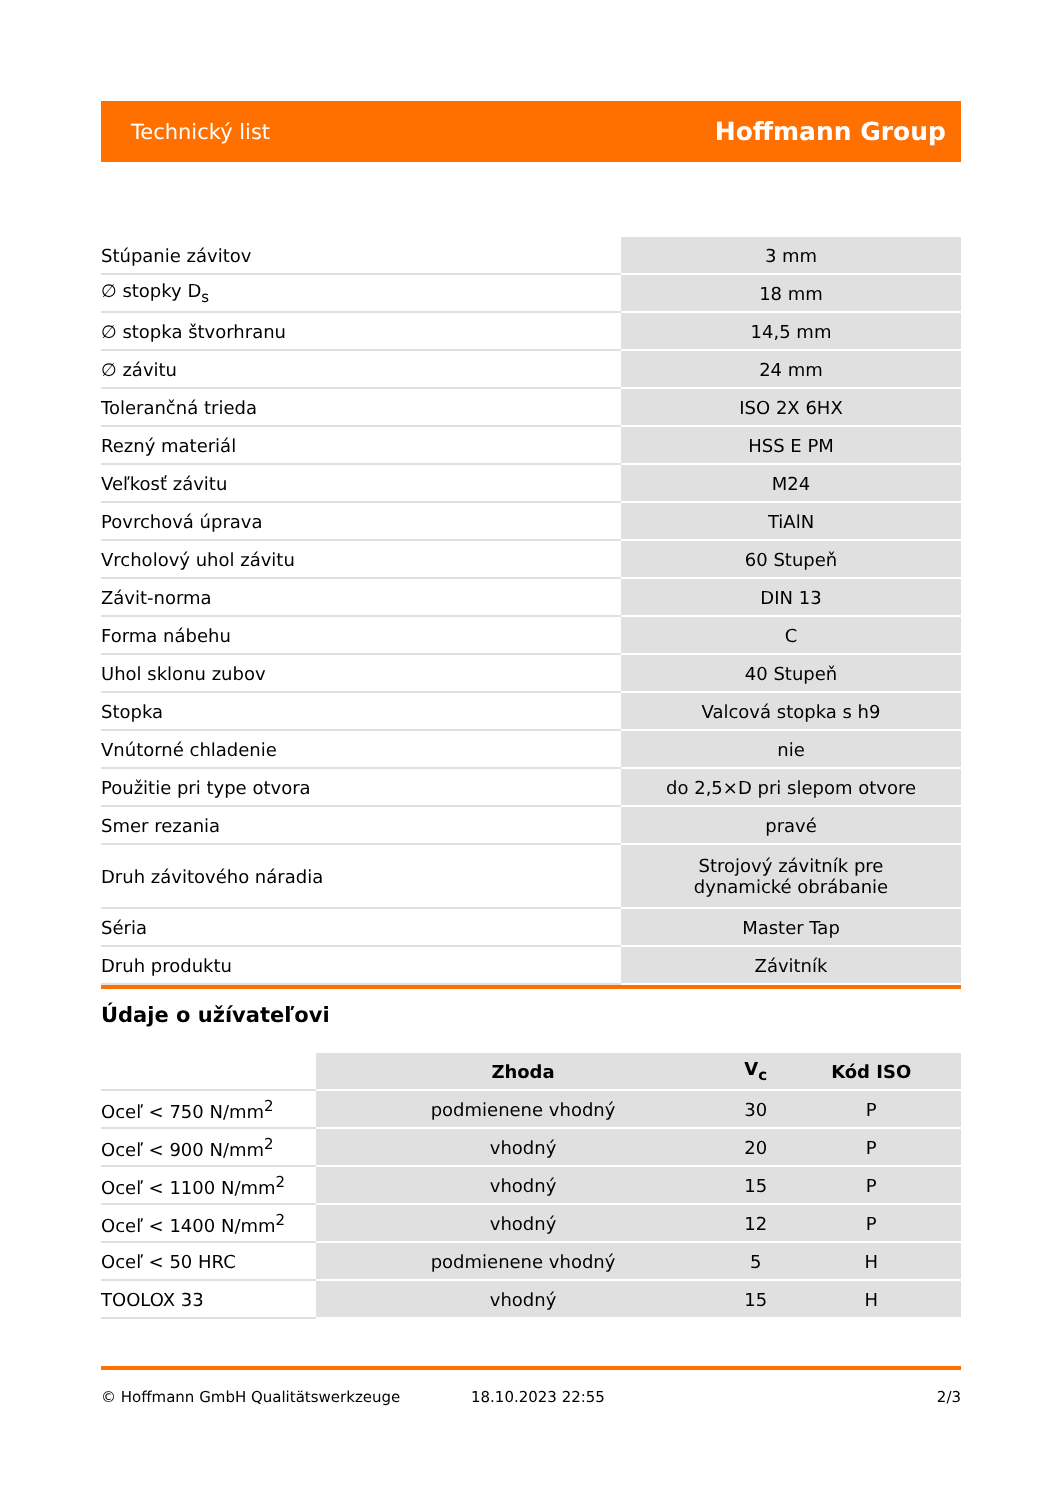Technický list Hoffmann Group
| Stúpanie závitov | 3 mm |
| ∅ stopky D<sub>s</sub> | 18 mm |
| ∅ stopka štvorhranu | 14,5 mm |
| ∅ závitu | 24 mm |
| Tolerančná trieda | ISO 2X 6HX |
| Rezný materiál | HSS E PM |
| Veľkosť závitu | M24 |
| Povrchová úprava | TiAlN |
| Vrcholový uhol závitu | 60 Stupeň |
| Závit-norma | DIN 13 |
| Forma nábehu | C |
| Uhol sklonu zubov | 40 Stupeň |
| Stopka | Valcová stopka s h9 |
| Vnútorné chladenie | nie |
| Použitie pri type otvora | do 2,5×D pri slepom otvore |
| Smer rezania | pravé |
| Druh závitového náradia | Strojový závitník pre dynamické obrábanie |
| Séria | Master Tap |
| Druh produktu | Závitník |
Údaje o užívateľovi
| | Zhoda | V<sub>c</sub> | Kód ISO |
| --- | --- | --- | --- |
| Oceľ < 750 N/mm<sup>2</sup> | podmienene vhodný | 30 | P |
| Oceľ < 900 N/mm<sup>2</sup> | vhodný | 20 | P |
| Oceľ < 1100 N/mm<sup>2</sup> | vhodný | 15 | P |
| Oceľ < 1400 N/mm<sup>2</sup> | vhodný | 12 | P |
| Oceľ < 50 HRC | podmienene vhodný | 5 | H |
| TOOLOX 33 | vhodný | 15 | H |
© Hoffmann GmbH Qualitätswerkzeuge 18.10.2023 22:55 2/3